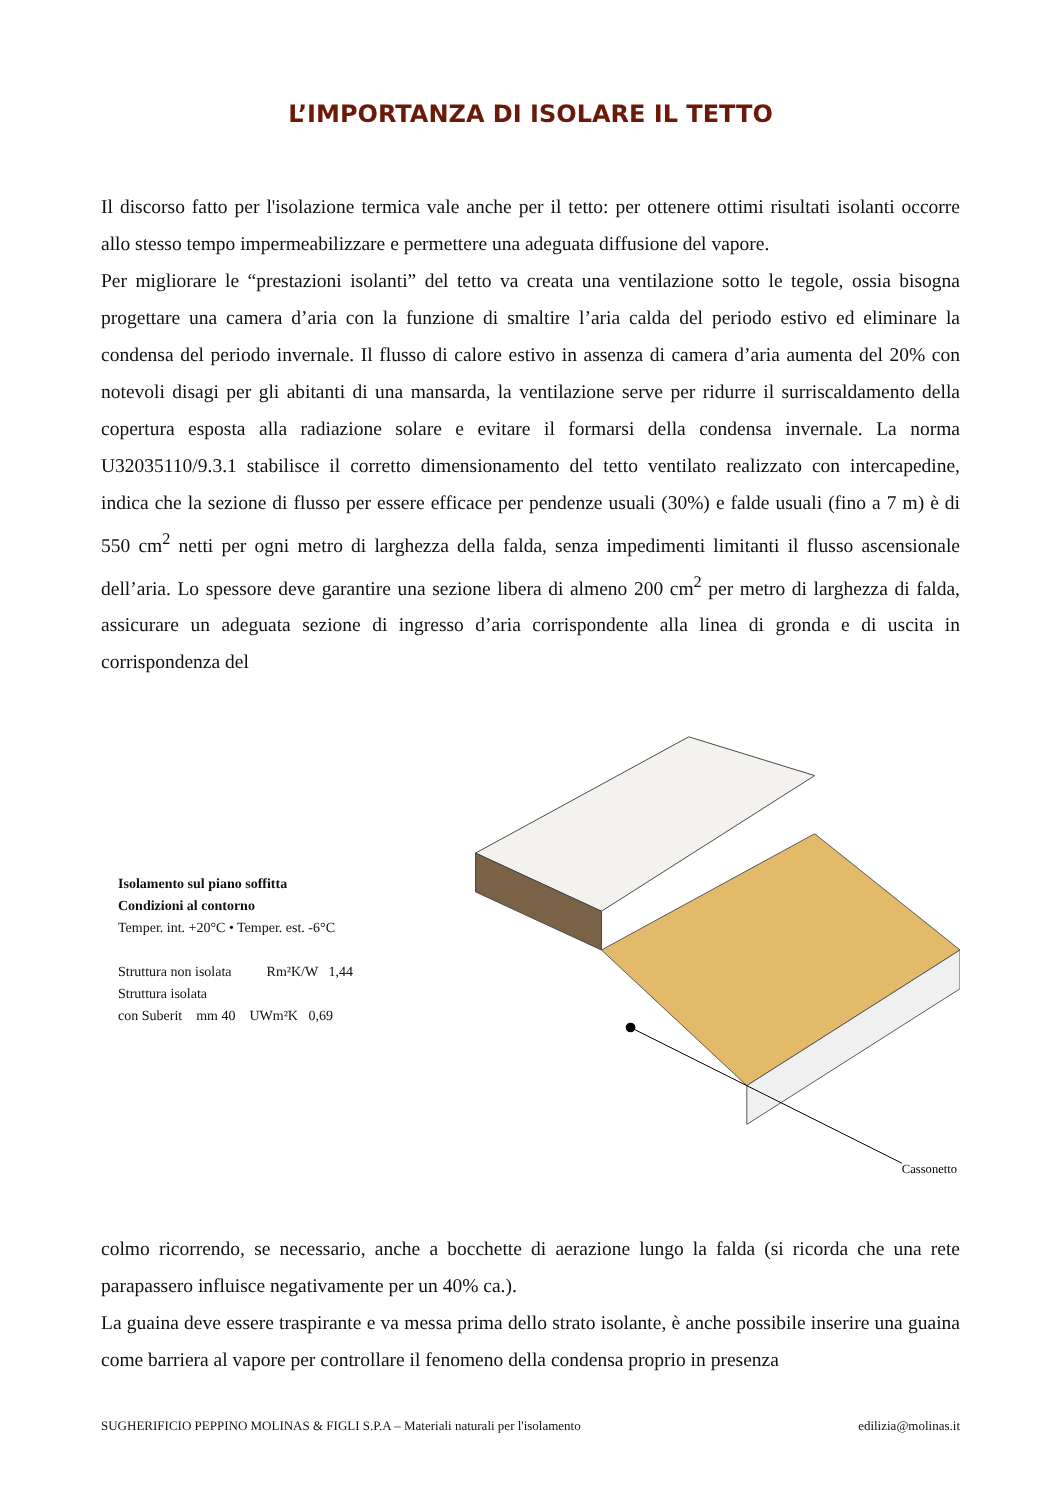L’IMPORTANZA DI ISOLARE IL TETTO
Il discorso fatto per l'isolazione termica vale anche per il tetto: per ottenere ottimi risultati isolanti occorre allo stesso tempo impermeabilizzare e permettere una adeguata diffusione del vapore.
Per migliorare le “prestazioni isolanti” del tetto va creata una ventilazione sotto le tegole, ossia bisogna progettare una camera d’aria con la funzione di smaltire l’aria calda del periodo estivo ed eliminare la condensa del periodo invernale. Il flusso di calore estivo in assenza di camera d’aria aumenta del 20% con notevoli disagi per gli abitanti di una mansarda, la ventilazione serve per ridurre il surriscaldamento della copertura esposta alla radiazione solare e evitare il formarsi della condensa invernale. La norma U32035110/9.3.1 stabilisce il corretto dimensionamento del tetto ventilato realizzato con intercapedine, indica che la sezione di flusso per essere efficace per pendenze usuali (30%) e falde usuali (fino a 7 m) è di 550 cm<sup>2</sup> netti per ogni metro di larghezza della falda, senza impedimenti limitanti il flusso ascensionale dell’aria. Lo spessore deve garantire una sezione libera di almeno 200 cm<sup>2</sup> per metro di larghezza di falda, assicurare un adeguata sezione di ingresso d’aria corrispondente alla linea di gronda e di uscita in corrispondenza del
Isolamento sul piano soffitta
Condizioni al contorno
Temper. int. +20°C • Temper. est. -6°C
Struttura non isolata Rm²K/W 1,44
Struttura isolata
con Suberit mm 40 UWm²K 0,69
Cassonetto
colmo ricorrendo, se necessario, anche a bocchette di aerazione lungo la falda (si ricorda che una rete parapassero influisce negativamente per un 40% ca.).
La guaina deve essere traspirante e va messa prima dello strato isolante, è anche possibile inserire una guaina come barriera al vapore per controllare il fenomeno della condensa proprio in presenza
SUGHERIFICIO PEPPINO MOLINAS & FIGLI S.P.A – Materiali naturali per l'isolamento edilizia@molinas.it